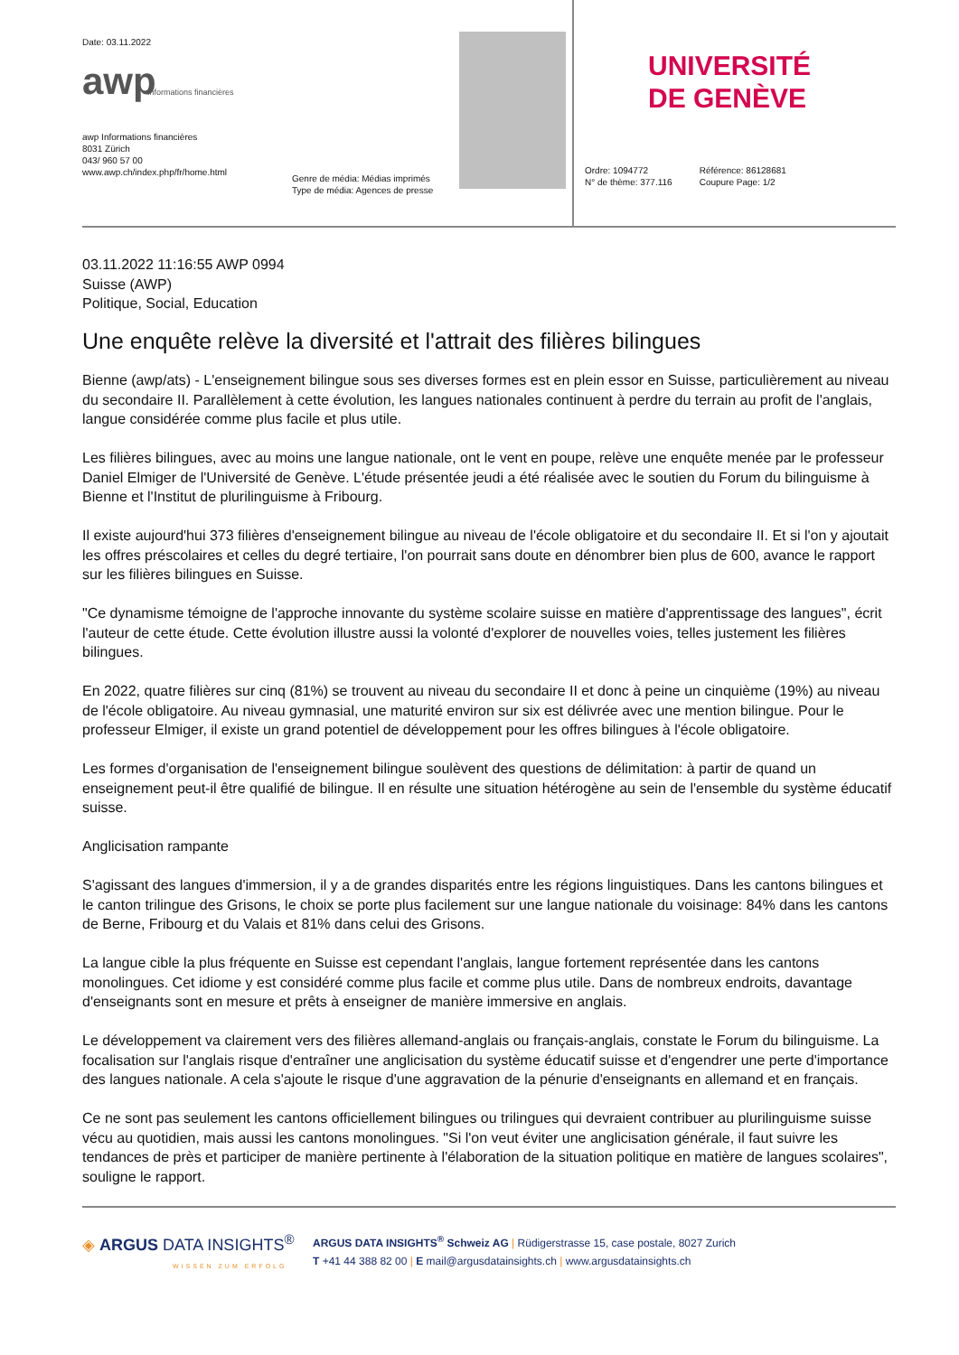Date: 03.11.2022
awp
Informations financières
awp Informations financières
8031 Zürich
043/ 960 57 00
www.awp.ch/index.php/fr/home.html
Genre de média: Médias imprimés
Type de média: Agences de presse
UNIVERSITÉ
DE GENÈVE
Ordre: 1094772
N° de thème: 377.116
Référence: 86128681
Coupure Page: 1/2
03.11.2022 11:16:55 AWP 0994
Suisse (AWP)
Politique, Social, Education
Une enquête relève la diversité et l'attrait des filières bilingues
Bienne (awp/ats) - L'enseignement bilingue sous ses diverses formes est en plein essor en Suisse, particulièrement au niveau du secondaire II. Parallèlement à cette évolution, les langues nationales continuent à perdre du terrain au profit de l'anglais, langue considérée comme plus facile et plus utile.
Les filières bilingues, avec au moins une langue nationale, ont le vent en poupe, relève une enquête menée par le professeur Daniel Elmiger de l'Université de Genève. L'étude présentée jeudi a été réalisée avec le soutien du Forum du bilinguisme à Bienne et l'Institut de plurilinguisme à Fribourg.
Il existe aujourd'hui 373 filières d'enseignement bilingue au niveau de l'école obligatoire et du secondaire II. Et si l'on y ajoutait les offres préscolaires et celles du degré tertiaire, l'on pourrait sans doute en dénombrer bien plus de 600, avance le rapport sur les filières bilingues en Suisse.
"Ce dynamisme témoigne de l'approche innovante du système scolaire suisse en matière d'apprentissage des langues", écrit l'auteur de cette étude. Cette évolution illustre aussi la volonté d'explorer de nouvelles voies, telles justement les filières bilingues.
En 2022, quatre filières sur cinq (81%) se trouvent au niveau du secondaire II et donc à peine un cinquième (19%) au niveau de l'école obligatoire. Au niveau gymnasial, une maturité environ sur six est délivrée avec une mention bilingue. Pour le professeur Elmiger, il existe un grand potentiel de développement pour les offres bilingues à l'école obligatoire.
Les formes d'organisation de l'enseignement bilingue soulèvent des questions de délimitation: à partir de quand un enseignement peut-il être qualifié de bilingue. Il en résulte une situation hétérogène au sein de l'ensemble du système éducatif suisse.
Anglicisation rampante
S'agissant des langues d'immersion, il y a de grandes disparités entre les régions linguistiques. Dans les cantons bilingues et le canton trilingue des Grisons, le choix se porte plus facilement sur une langue nationale du voisinage: 84% dans les cantons de Berne, Fribourg et du Valais et 81% dans celui des Grisons.
La langue cible la plus fréquente en Suisse est cependant l'anglais, langue fortement représentée dans les cantons monolingues. Cet idiome y est considéré comme plus facile et comme plus utile. Dans de nombreux endroits, davantage d'enseignants sont en mesure et prêts à enseigner de manière immersive en anglais.
Le développement va clairement vers des filières allemand-anglais ou français-anglais, constate le Forum du bilinguisme. La focalisation sur l'anglais risque d'entraîner une anglicisation du système éducatif suisse et d'engendrer une perte d'importance des langues nationale. A cela s'ajoute le risque d'une aggravation de la pénurie d'enseignants en allemand et en français.
Ce ne sont pas seulement les cantons officiellement bilingues ou trilingues qui devraient contribuer au plurilinguisme suisse vécu au quotidien, mais aussi les cantons monolingues. "Si l'on veut éviter une anglicisation générale, il faut suivre les tendances de près et participer de manière pertinente à l'élaboration de la situation politique en matière de langues scolaires", souligne le rapport.
◈ ARGUS DATA INSIGHTS<sup>®</sup>
WISSEN ZUM ERFOLG
ARGUS DATA INSIGHTS<sup>®</sup> Schweiz AG | Rüdigerstrasse 15, case postale, 8027 Zurich
T +41 44 388 82 00 | E mail@argusdatainsights.ch | www.argusdatainsights.ch